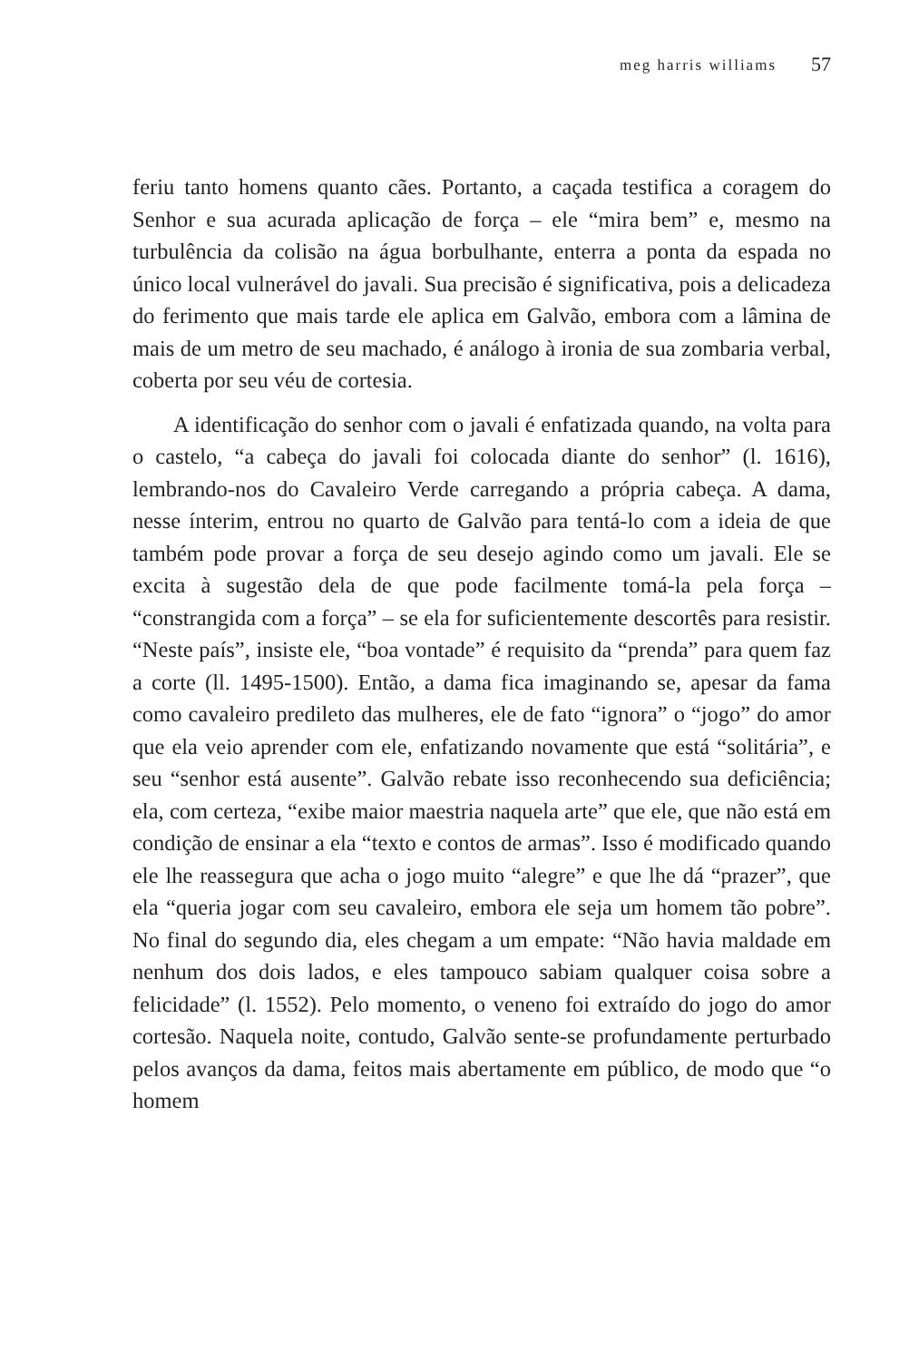meg harris williams 57
feriu tanto homens quanto cães. Portanto, a caçada testifica a coragem do Senhor e sua acurada aplicação de força – ele “mira bem” e, mesmo na turbulência da colisão na água borbulhante, enterra a ponta da espada no único local vulnerável do javali. Sua precisão é significativa, pois a delicadeza do ferimento que mais tarde ele aplica em Galvão, embora com a lâmina de mais de um metro de seu machado, é análogo à ironia de sua zombaria verbal, coberta por seu véu de cortesia.
A identificação do senhor com o javali é enfatizada quando, na volta para o castelo, “a cabeça do javali foi colocada diante do senhor” (l. 1616), lembrando-nos do Cavaleiro Verde carregando a própria cabeça. A dama, nesse ínterim, entrou no quarto de Galvão para tentá-lo com a ideia de que também pode provar a força de seu desejo agindo como um javali. Ele se excita à sugestão dela de que pode facilmente tomá-la pela força – “constrangida com a força” – se ela for suficientemente descortês para resistir. “Neste país”, insiste ele, “boa vontade” é requisito da “prenda” para quem faz a corte (ll. 1495-1500). Então, a dama fica imaginando se, apesar da fama como cavaleiro predileto das mulheres, ele de fato “ignora” o “jogo” do amor que ela veio aprender com ele, enfatizando novamente que está “solitária”, e seu “senhor está ausente”. Galvão rebate isso reconhecendo sua deficiência; ela, com certeza, “exibe maior maestria naquela arte” que ele, que não está em condição de ensinar a ela “texto e contos de armas”. Isso é modificado quando ele lhe reassegura que acha o jogo muito “alegre” e que lhe dá “prazer”, que ela “queria jogar com seu cavaleiro, embora ele seja um homem tão pobre”. No final do segundo dia, eles chegam a um empate: “Não havia maldade em nenhum dos dois lados, e eles tampouco sabiam qualquer coisa sobre a felicidade” (l. 1552). Pelo momento, o veneno foi extraído do jogo do amor cortesão. Naquela noite, contudo, Galvão sente-se profundamente perturbado pelos avanços da dama, feitos mais abertamente em público, de modo que “o homem